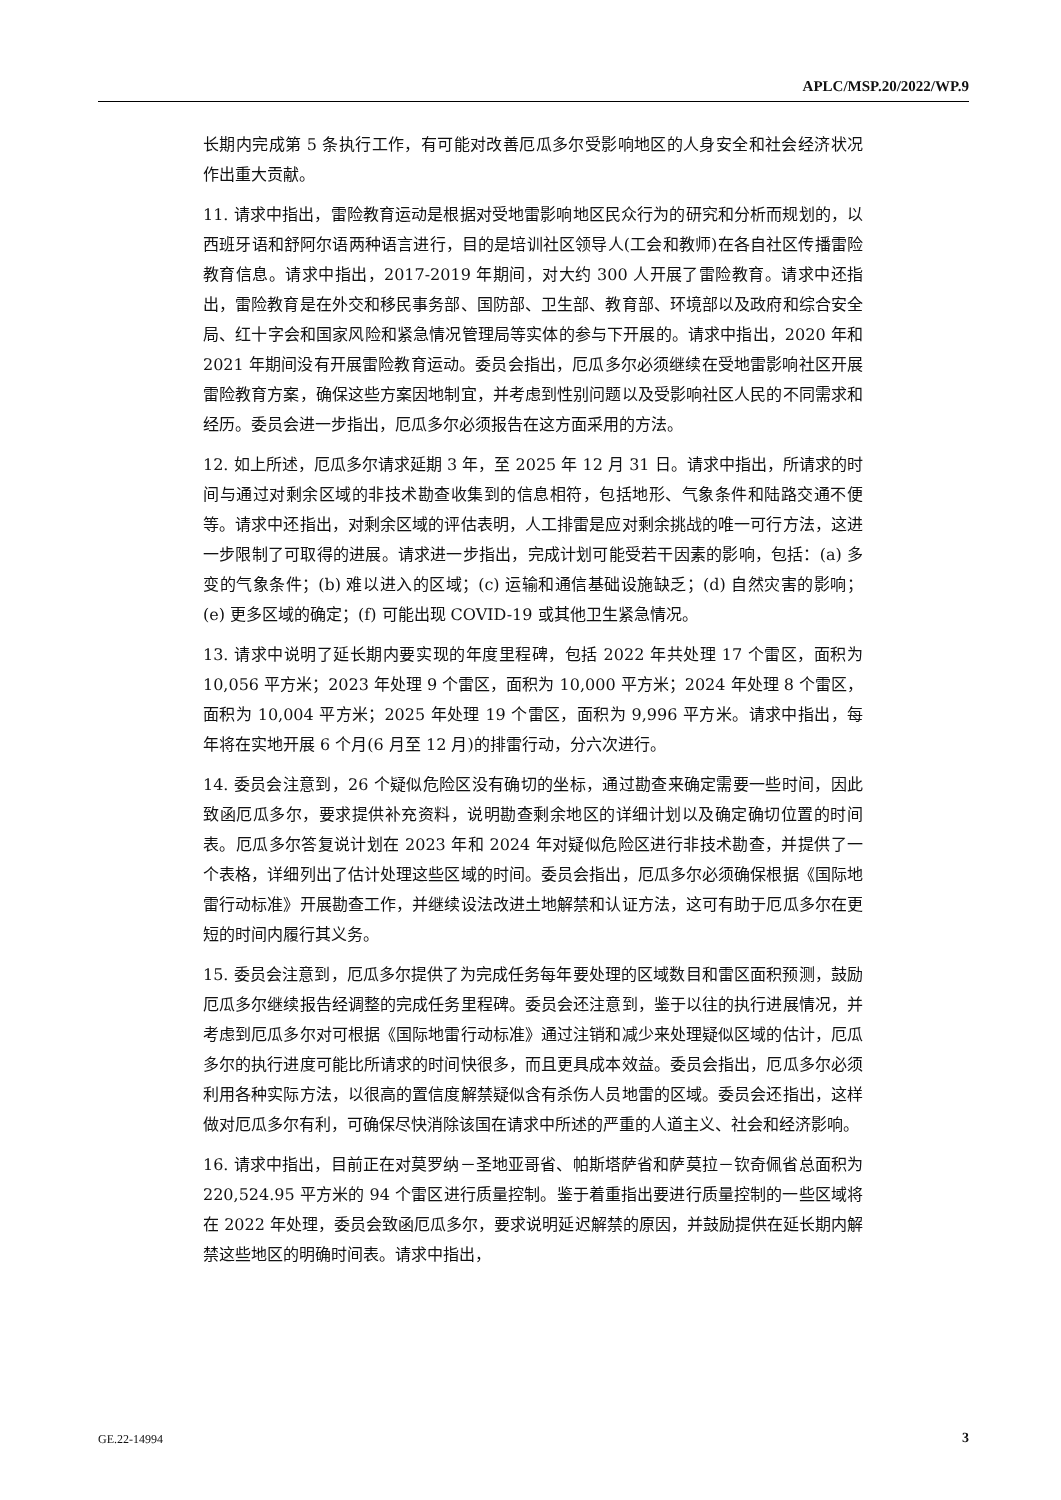APLC/MSP.20/2022/WP.9
长期内完成第 5 条执行工作，有可能对改善厄瓜多尔受影响地区的人身安全和社会经济状况作出重大贡献。
11. 请求中指出，雷险教育运动是根据对受地雷影响地区民众行为的研究和分析而规划的，以西班牙语和舒阿尔语两种语言进行，目的是培训社区领导人(工会和教师)在各自社区传播雷险教育信息。请求中指出，2017-2019 年期间，对大约 300 人开展了雷险教育。请求中还指出，雷险教育是在外交和移民事务部、国防部、卫生部、教育部、环境部以及政府和综合安全局、红十字会和国家风险和紧急情况管理局等实体的参与下开展的。请求中指出，2020 年和 2021 年期间没有开展雷险教育运动。委员会指出，厄瓜多尔必须继续在受地雷影响社区开展雷险教育方案，确保这些方案因地制宜，并考虑到性别问题以及受影响社区人民的不同需求和经历。委员会进一步指出，厄瓜多尔必须报告在这方面采用的方法。
12. 如上所述，厄瓜多尔请求延期 3 年，至 2025 年 12 月 31 日。请求中指出，所请求的时间与通过对剩余区域的非技术勘查收集到的信息相符，包括地形、气象条件和陆路交通不便等。请求中还指出，对剩余区域的评估表明，人工排雷是应对剩余挑战的唯一可行方法，这进一步限制了可取得的进展。请求进一步指出，完成计划可能受若干因素的影响，包括：(a) 多变的气象条件；(b) 难以进入的区域；(c) 运输和通信基础设施缺乏；(d) 自然灾害的影响；(e) 更多区域的确定；(f) 可能出现 COVID-19 或其他卫生紧急情况。
13. 请求中说明了延长期内要实现的年度里程碑，包括 2022 年共处理 17 个雷区，面积为 10,056 平方米；2023 年处理 9 个雷区，面积为 10,000 平方米；2024 年处理 8 个雷区，面积为 10,004 平方米；2025 年处理 19 个雷区，面积为 9,996 平方米。请求中指出，每年将在实地开展 6 个月(6 月至 12 月)的排雷行动，分六次进行。
14. 委员会注意到，26 个疑似危险区没有确切的坐标，通过勘查来确定需要一些时间，因此致函厄瓜多尔，要求提供补充资料，说明勘查剩余地区的详细计划以及确定确切位置的时间表。厄瓜多尔答复说计划在 2023 年和 2024 年对疑似危险区进行非技术勘查，并提供了一个表格，详细列出了估计处理这些区域的时间。委员会指出，厄瓜多尔必须确保根据《国际地雷行动标准》开展勘查工作，并继续设法改进土地解禁和认证方法，这可有助于厄瓜多尔在更短的时间内履行其义务。
15. 委员会注意到，厄瓜多尔提供了为完成任务每年要处理的区域数目和雷区面积预测，鼓励厄瓜多尔继续报告经调整的完成任务里程碑。委员会还注意到，鉴于以往的执行进展情况，并考虑到厄瓜多尔对可根据《国际地雷行动标准》通过注销和减少来处理疑似区域的估计，厄瓜多尔的执行进度可能比所请求的时间快很多，而且更具成本效益。委员会指出，厄瓜多尔必须利用各种实际方法，以很高的置信度解禁疑似含有杀伤人员地雷的区域。委员会还指出，这样做对厄瓜多尔有利，可确保尽快消除该国在请求中所述的严重的人道主义、社会和经济影响。
16. 请求中指出，目前正在对莫罗纳－圣地亚哥省、帕斯塔萨省和萨莫拉－钦奇佩省总面积为 220,524.95 平方米的 94 个雷区进行质量控制。鉴于着重指出要进行质量控制的一些区域将在 2022 年处理，委员会致函厄瓜多尔，要求说明延迟解禁的原因，并鼓励提供在延长期内解禁这些地区的明确时间表。请求中指出，
GE.22-14994 3